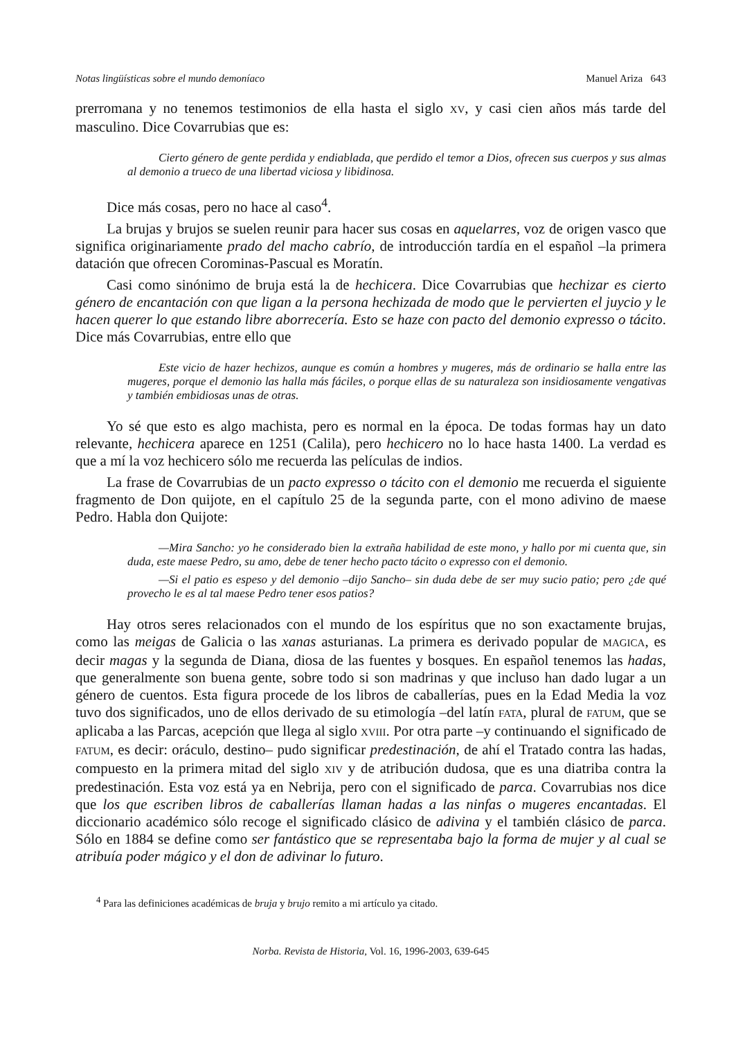Notas lingüísticas sobre el mundo demoníaco Manuel Ariza 643
prerromana y no tenemos testimonios de ella hasta el siglo XV, y casi cien años más tarde del masculino. Dice Covarrubias que es:
Cierto género de gente perdida y endiablada, que perdido el temor a Dios, ofrecen sus cuerpos y sus almas al demonio a trueco de una libertad viciosa y libidinosa.
Dice más cosas, pero no hace al caso<sup>4</sup>.
La brujas y brujos se suelen reunir para hacer sus cosas en aquelarres, voz de origen vasco que significa originariamente prado del macho cabrío, de introducción tardía en el español –la primera datación que ofrecen Corominas-Pascual es Moratín.
Casi como sinónimo de bruja está la de hechicera. Dice Covarrubias que hechizar es cierto género de encantación con que ligan a la persona hechizada de modo que le pervierten el juycio y le hacen querer lo que estando libre aborrecería. Esto se haze con pacto del demonio expresso o tácito. Dice más Covarrubias, entre ello que
Este vicio de hazer hechizos, aunque es común a hombres y mugeres, más de ordinario se halla entre las mugeres, porque el demonio las halla más fáciles, o porque ellas de su naturaleza son insidiosamente vengativas y también embidiosas unas de otras.
Yo sé que esto es algo machista, pero es normal en la época. De todas formas hay un dato relevante, hechicera aparece en 1251 (Calila), pero hechicero no lo hace hasta 1400. La verdad es que a mí la voz hechicero sólo me recuerda las películas de indios.
La frase de Covarrubias de un pacto expresso o tácito con el demonio me recuerda el siguiente fragmento de Don quijote, en el capítulo 25 de la segunda parte, con el mono adivino de maese Pedro. Habla don Quijote:
—Mira Sancho: yo he considerado bien la extraña habilidad de este mono, y hallo por mi cuenta que, sin duda, este maese Pedro, su amo, debe de tener hecho pacto tácito o expresso con el demonio.
—Si el patio es espeso y del demonio –dijo Sancho– sin duda debe de ser muy sucio patio; pero ¿de qué provecho le es al tal maese Pedro tener esos patios?
Hay otros seres relacionados con el mundo de los espíritus que no son exactamente brujas, como las meigas de Galicia o las xanas asturianas. La primera es derivado popular de MAGICA, es decir magas y la segunda de Diana, diosa de las fuentes y bosques. En español tenemos las hadas, que generalmente son buena gente, sobre todo si son madrinas y que incluso han dado lugar a un género de cuentos. Esta figura procede de los libros de caballerías, pues en la Edad Media la voz tuvo dos significados, uno de ellos derivado de su etimología –del latín FATA, plural de FATUM, que se aplicaba a las Parcas, acepción que llega al siglo XVIII. Por otra parte –y continuando el significado de FATUM, es decir: oráculo, destino– pudo significar predestinación, de ahí el Tratado contra las hadas, compuesto en la primera mitad del siglo XIV y de atribución dudosa, que es una diatriba contra la predestinación. Esta voz está ya en Nebrija, pero con el significado de parca. Covarrubias nos dice que los que escriben libros de caballerías llaman hadas a las ninfas o mugeres encantadas. El diccionario académico sólo recoge el significado clásico de adivina y el también clásico de parca. Sólo en 1884 se define como ser fantástico que se representaba bajo la forma de mujer y al cual se atribuía poder mágico y el don de adivinar lo futuro.
<sup>4</sup> Para las definiciones académicas de bruja y brujo remito a mi artículo ya citado.
Norba. Revista de Historia, Vol. 16, 1996-2003, 639-645